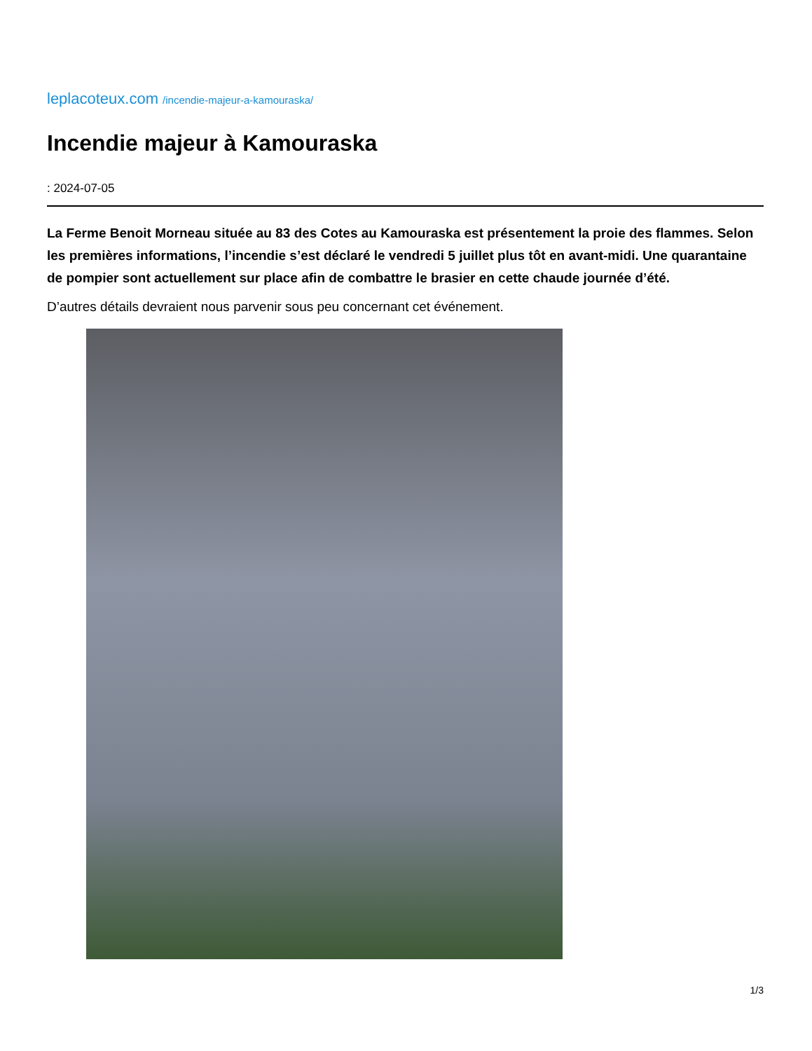leplacoteux.com /incendie-majeur-a-kamouraska/
Incendie majeur à Kamouraska
: 2024-07-05
La Ferme Benoit Morneau située au 83 des Cotes au Kamouraska est présentement la proie des flammes. Selon les premières informations, l’incendie s’est déclaré le vendredi 5 juillet plus tôt en avant-midi. Une quarantaine de pompier sont actuellement sur place afin de combattre le brasier en cette chaude journée d’été.
D’autres détails devraient nous parvenir sous peu concernant cet événement.
1/3